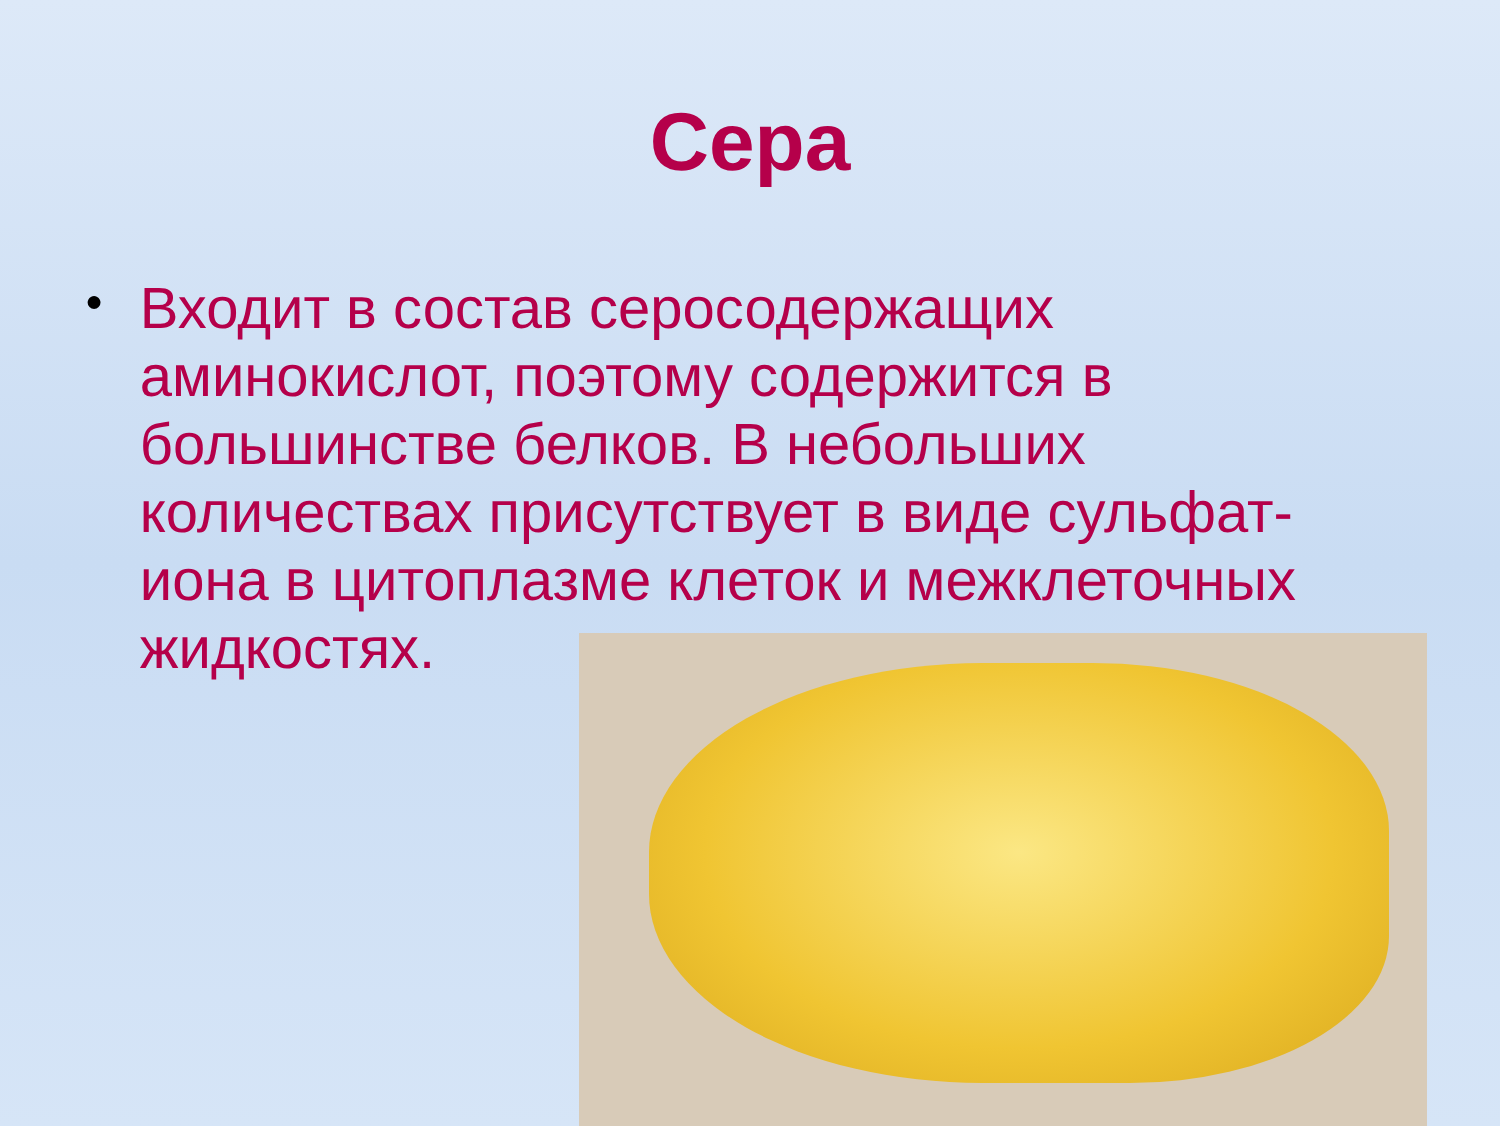Сера
●
Входит в состав серосодержащих аминокислот, поэтому содержится в большинстве белков. В небольших количествах присутствует в виде сульфат-иона в цитоплазме клеток и межклеточных жидкостях.